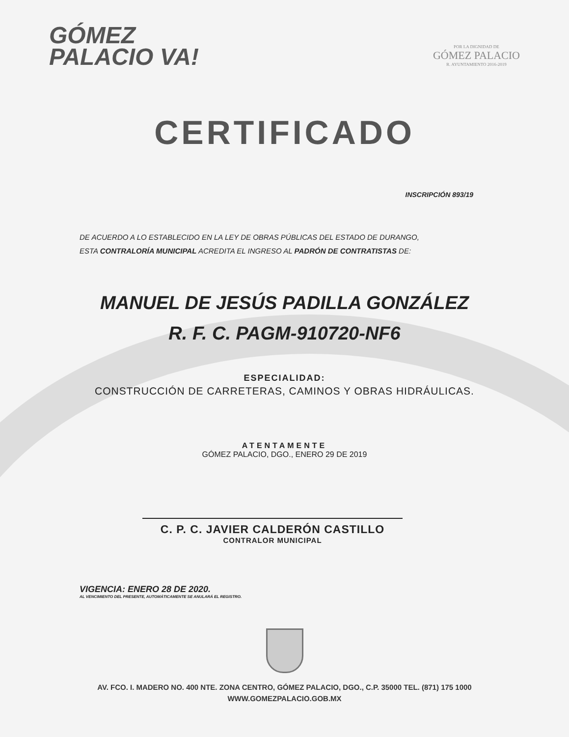GÓMEZ
PALACIO VA!
POR LA DIGNIDAD DE
GÓMEZ PALACIO
R. AYUNTAMIENTO 2016-2019
CERTIFICADO
INSCRIPCIÓN 893/19
DE ACUERDO A LO ESTABLECIDO EN LA LEY DE OBRAS PÚBLICAS DEL ESTADO DE DURANGO,
ESTA CONTRALORÍA MUNICIPAL ACREDITA EL INGRESO AL PADRÓN DE CONTRATISTAS DE:
MANUEL DE JESÚS PADILLA GONZÁLEZ
R. F. C. PAGM-910720-NF6
ESPECIALIDAD:
CONSTRUCCIÓN DE CARRETERAS, CAMINOS Y OBRAS HIDRÁULICAS.
ATENTAMENTE
GÓMEZ PALACIO, DGO., ENERO 29 DE 2019
C. P. C. JAVIER CALDERÓN CASTILLO
CONTRALOR MUNICIPAL
VIGENCIA: ENERO 28 DE 2020.
AL VENCIMIENTO DEL PRESENTE, AUTOMÁTICAMENTE SE ANULARÁ EL REGISTRO.
AV. FCO. I. MADERO NO. 400 NTE. ZONA CENTRO, GÓMEZ PALACIO, DGO., C.P. 35000 TEL. (871) 175 1000
WWW.GOMEZPALACIO.GOB.MX